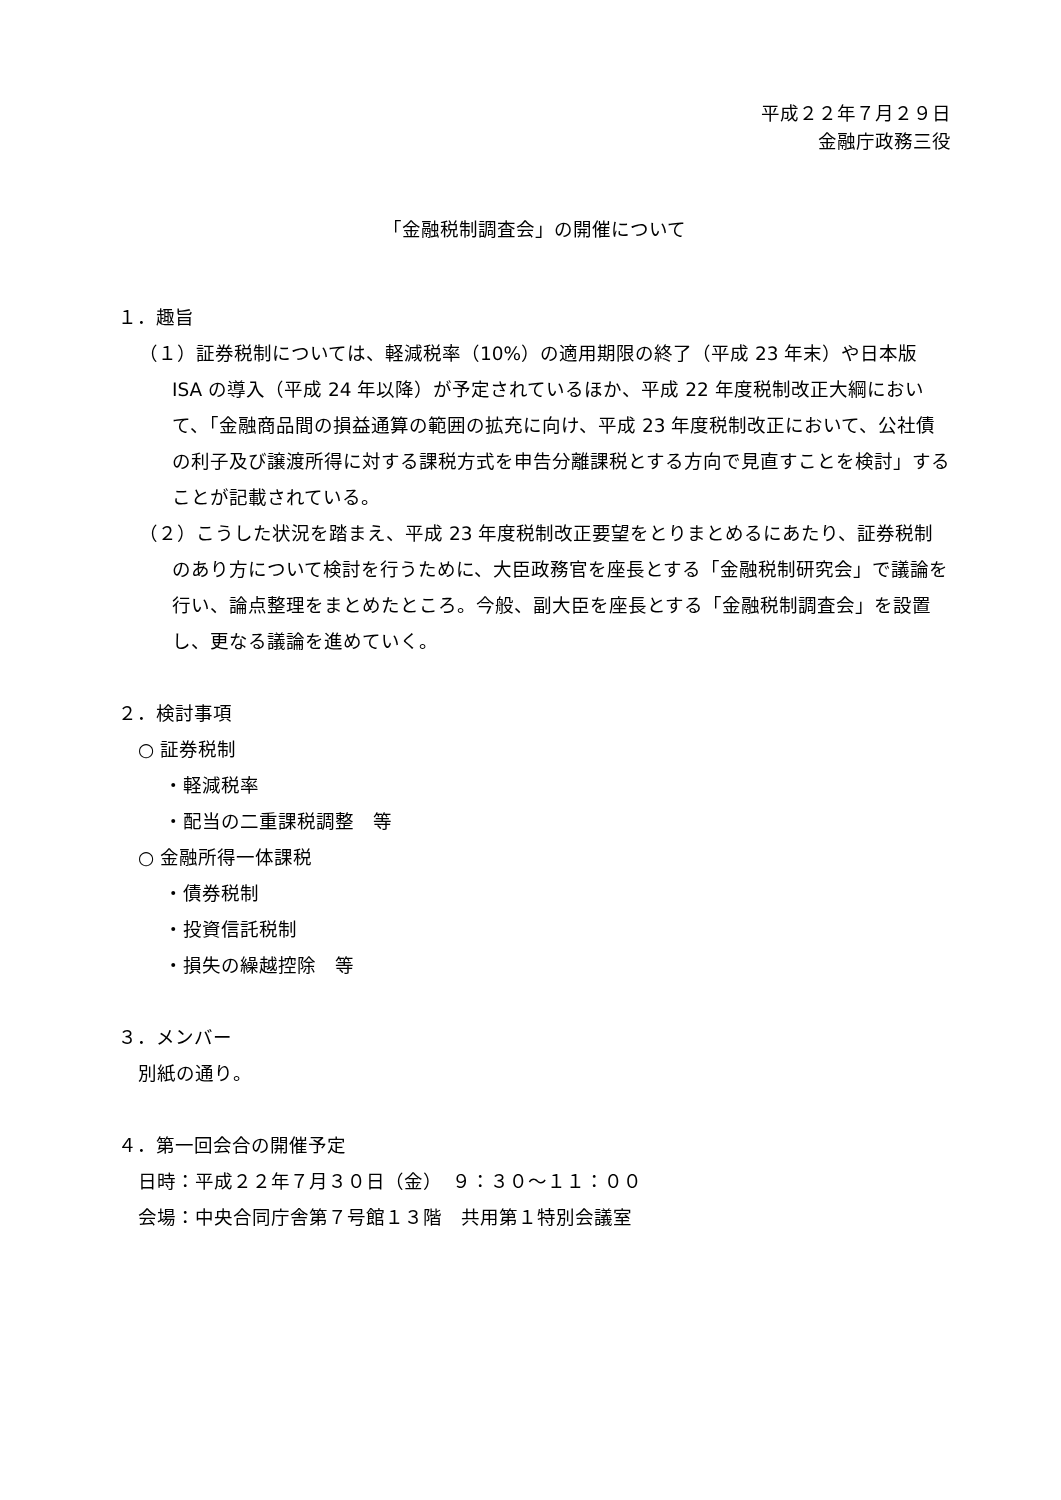平成２２年７月２９日
金融庁政務三役
「金融税制調査会」の開催について
１．趣旨
（１）証券税制については、軽減税率（10%）の適用期限の終了（平成 23 年末）や日本版 ISA の導入（平成 24 年以降）が予定されているほか、平成 22 年度税制改正大綱において、「金融商品間の損益通算の範囲の拡充に向け、平成 23 年度税制改正において、公社債の利子及び譲渡所得に対する課税方式を申告分離課税とする方向で見直すことを検討」することが記載されている。
（２）こうした状況を踏まえ、平成 23 年度税制改正要望をとりまとめるにあたり、証券税制のあり方について検討を行うために、大臣政務官を座長とする「金融税制研究会」で議論を行い、論点整理をまとめたところ。今般、副大臣を座長とする「金融税制調査会」を設置し、更なる議論を進めていく。
２．検討事項
○ 証券税制
・軽減税率
・配当の二重課税調整　等
○ 金融所得一体課税
・債券税制
・投資信託税制
・損失の繰越控除　等
３．メンバー
別紙の通り。
４．第一回会合の開催予定
日時：平成２２年７月３０日（金）　９：３０～１１：００
会場：中央合同庁舎第７号館１３階　共用第１特別会議室